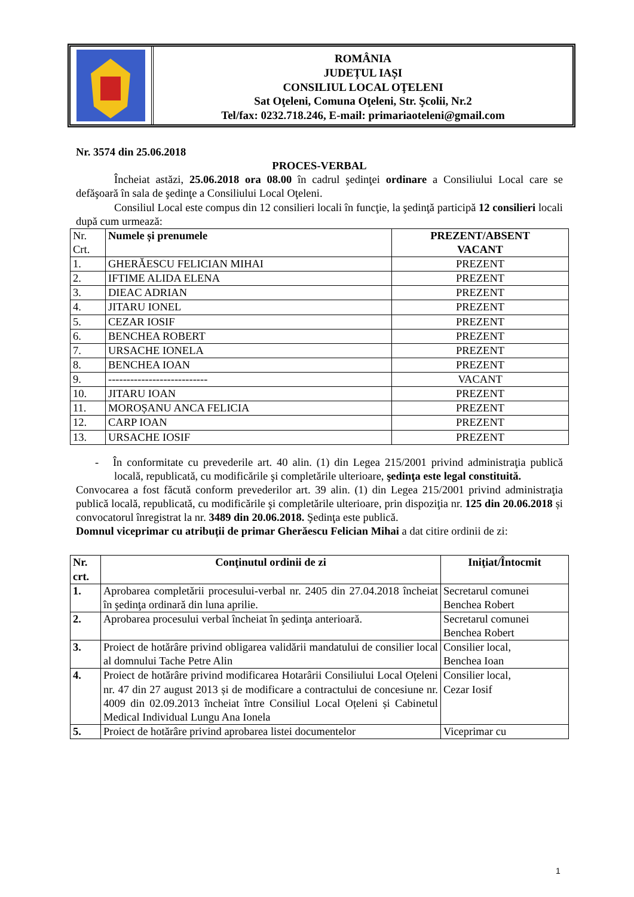ROMÂNIA
JUDEȚUL IAȘI
CONSILIUL LOCAL OŢELENI
Sat Oţeleni, Comuna Oţeleni, Str. Şcolii, Nr.2
Tel/fax: 0232.718.246, E-mail: primariaoteleni@gmail.com
Nr. 3574 din 25.06.2018
PROCES-VERBAL
Încheiat astăzi, 25.06.2018 ora 08.00 în cadrul şedinţei ordinare a Consiliului Local care se defăşoară în sala de şedinţe a Consiliului Local Oţeleni.
Consiliul Local este compus din 12 consilieri locali în funcţie, la şedinţă participă 12 consilieri locali după cum urmează:
| Nr. Crt. | Numele și prenumele | PREZENT/ABSENT VACANT |
| 1. | GHERĂESCU FELICIAN MIHAI | PREZENT |
| 2. | IFTIME ALIDA ELENA | PREZENT |
| 3. | DIEAC ADRIAN | PREZENT |
| 4. | JITARU IONEL | PREZENT |
| 5. | CEZAR IOSIF | PREZENT |
| 6. | BENCHEA ROBERT | PREZENT |
| 7. | URSACHE IONELA | PREZENT |
| 8. | BENCHEA IOAN | PREZENT |
| 9. | --------------------------- | VACANT |
| 10. | JITARU IOAN | PREZENT |
| 11. | MOROȘANU ANCA FELICIA | PREZENT |
| 12. | CARP IOAN | PREZENT |
| 13. | URSACHE IOSIF | PREZENT |
- În conformitate cu prevederile art. 40 alin. (1) din Legea 215/2001 privind administraţia publică locală, republicată, cu modificările şi completările ulterioare, şedinţa este legal constituită.
Convocarea a fost făcută conform prevederilor art. 39 alin. (1) din Legea 215/2001 privind administraţia publică locală, republicată, cu modificările şi completările ulterioare, prin dispoziţia nr. 125 din 20.06.2018 și convocatorul înregistrat la nr. 3489 din 20.06.2018. Şedinţa este publică.
Domnul viceprimar cu atribuții de primar Gherăescu Felician Mihai a dat citire ordinii de zi:
| Nr. crt. | Conţinutul ordinii de zi | Iniţiat/Întocmit |
| --- | --- | --- |
| 1. | Aprobarea completării procesului-verbal nr. 2405 din 27.04.2018 încheiat în şedinţa ordinară din luna aprilie. | Secretarul comunei Benchea Robert |
| 2. | Aprobarea procesului verbal încheiat în şedinţa anterioară. | Secretarul comunei Benchea Robert |
| 3. | Proiect de hotărâre privind obligarea validării mandatului de consilier local al domnului Tache Petre Alin | Consilier local, Benchea Ioan |
| 4. | Proiect de hotărâre privind modificarea Hotarârii Consiliului Local Oțeleni nr. 47 din 27 august 2013 și de modificare a contractului de concesiune nr. 4009 din 02.09.2013 încheiat între Consiliul Local Oțeleni și Cabinetul Medical Individual Lungu Ana Ionela | Consilier local, Cezar Iosif |
| 5. | Proiect de hotărâre privind aprobarea listei documentelor | Viceprimar cu |
1